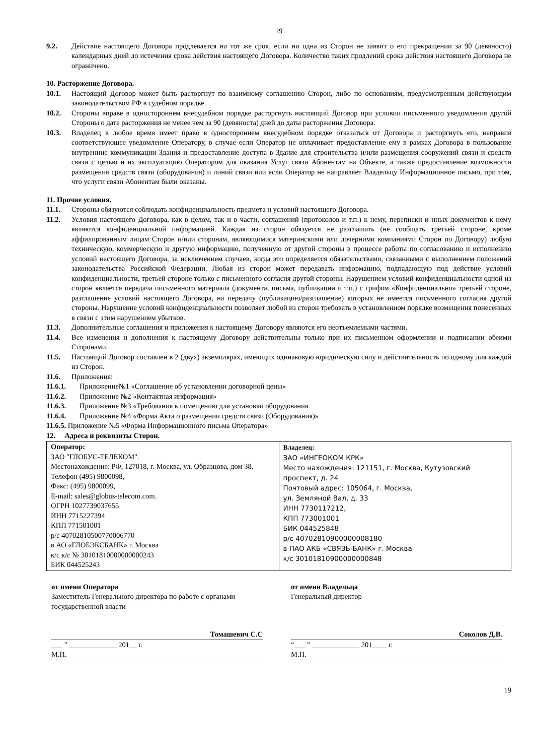19
9.2. Действие настоящего Договора продлевается на тот же срок, если ни одна из Сторон не заявит о его прекращении за 90 (девяносто) календарных дней до истечения срока действия настоящего Договора. Количество таких продлений срока действия настоящего Договора не ограничено.
10. Расторжение Договора.
10.1. Настоящий Договор может быть расторгнут по взаимному соглашению Сторон, либо по основаниям, предусмотренным действующим законодательством РФ в судебном порядке.
10.2. Стороны вправе в одностороннем внесудебном порядке расторгнуть настоящий Договор при условии письменного уведомления другой Стороны о дате расторжения не менее чем за 90 (девяноста) дней до даты расторжения Договора.
10.3. Владелец в любое время имеет право в одностороннем внесудебном порядке отказаться от Договора и расторгнуть его, направив соответствующее уведомление Оператору, в случае если Оператор не оплачивает предоставление ему в рамках Договора в пользование внутренние коммуникации Здания и предоставление доступа в Здание для строительства и/или размещения сооружений связи и средств связи с целью и их эксплуатацию Оператором для оказания Услуг связи Абонентам на Объекте, а также предоставление возможности размещения средств связи (оборудования) и линий связи или если Оператор не направляет Владельцу Информационное письмо, при том, что услуги связи Абонентам были оказаны.
11. Прочие условия.
11.1. Стороны обязуются соблюдать конфиденциальность предмета и условий настоящего Договора.
11.2. Условия настоящего Договора, как в целом, так и в части, соглашений (протоколов и т.п.) к нему, переписки и иных документов к нему являются конфиденциальной информацией. Каждая из сторон обязуется не разглашать (не сообщать третьей стороне, кроме аффилированным лицам Сторон и/или сторонам, являющимися материнскими или дочерними компаниями Сторон по Договору) любую техническую, коммерческую и другую информацию, полученную от другой стороны в процессе работы по согласованию и исполнению условий настоящего Договора, за исключением случаев, когда это определяется обязательствами, связанными с выполнением положений законодательства Российской Федерации. Любая из сторон может передавать информацию, подпадающую под действие условий конфиденциальности, третьей стороне только с письменного согласия другой стороны. Нарушением условий конфиденциальности одной из сторон является передача письменного материала (документа, письма, публикации и т.п.) с грифом «Конфиденциально» третьей стороне, разглашение условий настоящего Договора, на передачу (публикацию/разглашение) которых не имеется письменного согласия другой стороны. Нарушение условий конфиденциальности позволяет любой из сторон требовать в установленном порядке возмещения понесенных в связи с этим нарушением убытков.
11.3. Дополнительные соглашения и приложения к настоящему Договору являются его неотъемлемыми частями.
11.4. Все изменения и дополнения к настоящему Договору действительны только при их письменном оформлении и подписании обеими Сторонами.
11.5. Настоящий Договор составлен в 2 (двух) экземплярах, имеющих одинаковую юридическую силу и действительность по одному для каждой из Сторон.
11.6. Приложения:
11.6.1. Приложение№1 «Соглашение об установлении договорной цены»
11.6.2. Приложение №2 «Контактная информация»
11.6.3. Приложение №3 «Требования к помещению для установки оборудования
11.6.4. Приложение №4 «Форма Акта о размещении средств связи (Оборудования)»
11.6.5. Приложение №5 «Форма Информационного письма Оператора»
12. Адреса и реквизиты Сторон.
| Оператор: ЗАО "ГЛОБУС-ТЕЛЕКОМ". Местонахождение: РФ, 127018, г. Москва, ул. Образцова, дом 38. Телефон (495) 9800098, Факс: (495) 9800099, E-mail: sales@globus-telecom.com. ОГРН 1027739037655 ИНН 7715227394 КПП 771501001 р/с 40702810500770006770 в АО «ГЛОБЭКСБАНК» г. Москва к/с к/с № 30101810000000000243 БИК 044525243 | Владелец: ЗАО «ИНГЕОКОМ КРК» Место нахождения: 121151, г. Москва, Кутузовский проспект, д. 24 Почтовый адрес: 105064, г. Москва, ул. Земляной Вал, д. 33 ИНН 7730117212, КПП 773001001 БИК 044525848 р/с 40702810900000008180 в ПАО АКБ «СВЯЗЬ-БАНК» г. Москва к/с 30101810900000000848 |
от имени Оператора
Заместитель Генерального директора по работе с органами государственной власти
Томашевич С.С
___ ” _____________ 201__ г.
М.П.
от имени Владельца
Генеральный директор
Соколов Д.В.
“___ ” _____________ 201____ г.
М.П.
19